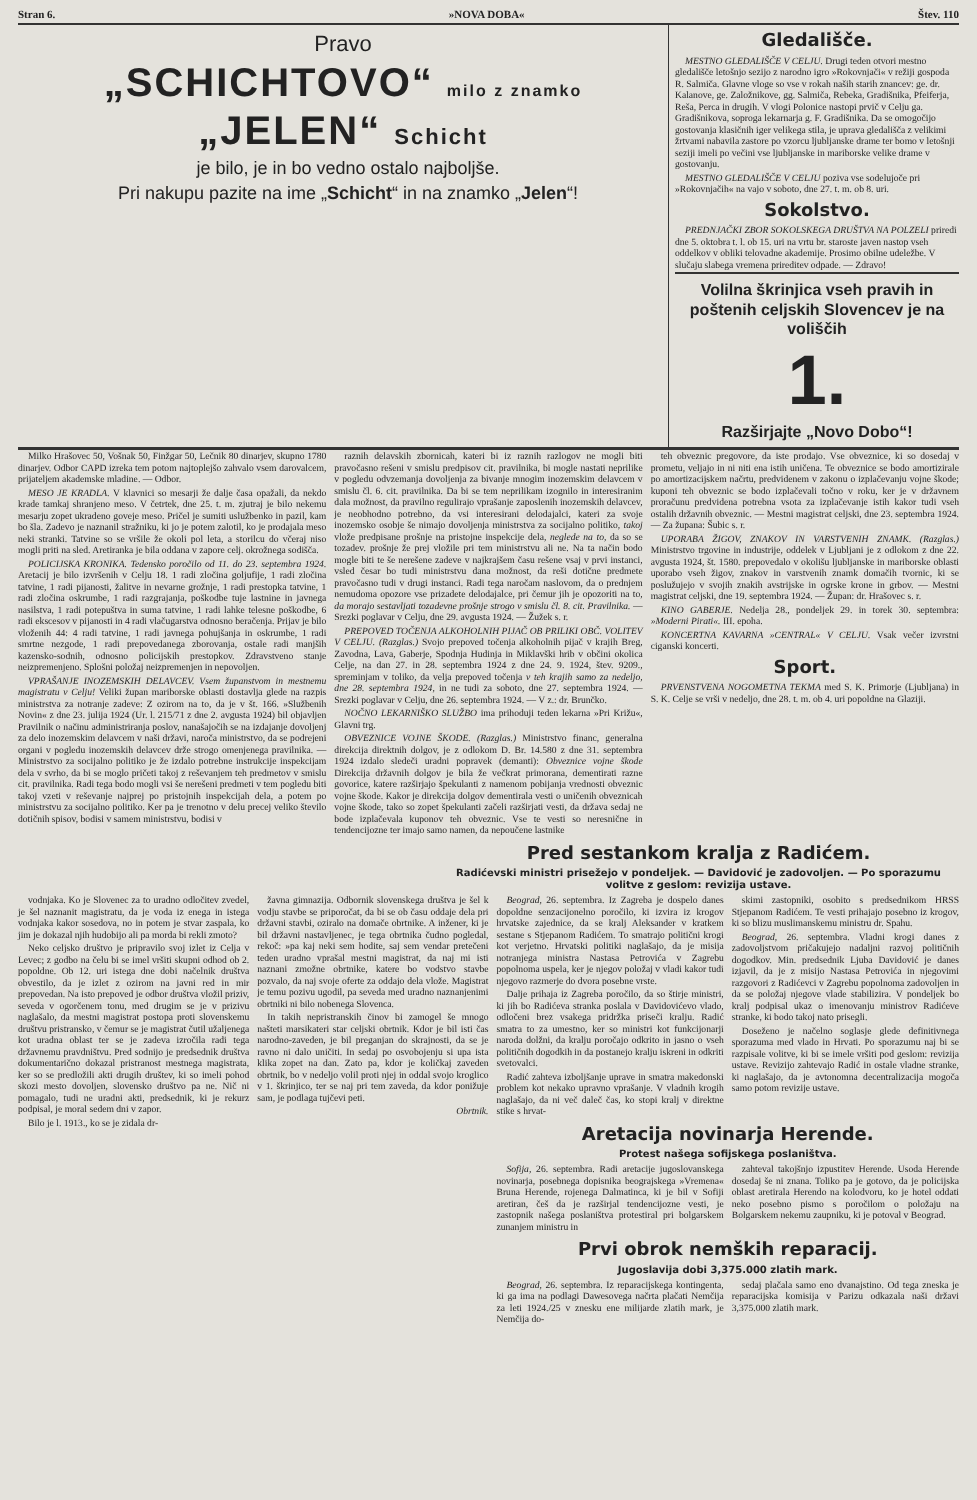Stran 6. »NOVA DOBA« Štev. 110
Pravo
„SCHICHTOVO“ milo z znamko „JELEN“ Schicht
je bilo, je in bo vedno ostalo najboljše.
Pri nakupu pazite na ime „Schicht“ in na znamko „Jelen“!
Gledališče.
MESTNO GLEDALIŠČE V CELJU. Drugi teden otvori mestno gledališče letošnjo sezijo z narodno igro »Rokovnjači« v režiji gospoda R. Salmiča. Glavne vloge so vse v rokah naših starih znancev: ge. dr. Kalanove, ge. Založnikove, gg. Salmiča, Rebeka, Gradišnika, Pfeiferja, Reša, Perca in drugih. V vlogi Polonice nastopi prvič v Celju ga. Gradišnikova, soproga lekarnarja g. F. Gradišnika. Da se omogočijo gostovanja klasičnih iger velikega stila, je uprava gledališča z velikimi žrtvami nabavila zastore po vzorcu ljubljanske drame ter bomo v letošnji seziji imeli po večini vse ljubljanske in mariborske velike drame v gostovanju.
MESTNO GLEDALIŠČE V CELJU poziva vse sodelujoče pri »Rokovnjačih« na vajo v soboto, dne 27. t. m. ob 8. uri.
Sokolstvo.
PREDNJAČKI ZBOR SOKOLSKEGA DRUŠTVA NA POLZELI priredi dne 5. oktobra t. l. ob 15. uri na vrtu br. staroste javen nastop vseh oddelkov v obliki telovadne akademije. Prosimo obilne udeležbe. V slučaju slabega vremena prireditev odpade. — Zdravo!
Volilna škrinjica vseh pravih in poštenih celjskih Slovencev je na voliščih
1.
Razširjajte „Novo Dobo“!
Milko Hrašovec 50, Vošnak 50, Finžgar 50, Lečnik 80 dinarjev, skupno 1780 dinarjev. Odbor CAPD izreka tem potom najtoplejšo zahvalo vsem darovalcem, prijateljem akademske mladine. — Odbor.
MESO JE KRADLA. V klavnici so mesarji že dalje časa opažali, da nekdo krade tamkaj shranjeno meso. V četrtek, dne 25. t. m. zjutraj je bilo nekemu mesarju zopet ukradeno goveje meso. Pričel je sumiti uslužbenko in pazil, kam bo šla. Zadevo je naznanil stražniku, ki jo je potem zalotil, ko je prodajala meso neki stranki. Tatvine so se vršile že okoli pol leta, a storilcu do včeraj niso mogli priti na sled. Aretiranka je bila oddana v zapore celj. okrožnega sodišča.
POLICIJSKA KRONIKA. Tedensko poročilo od 11. do 23. septembra 1924. Aretacij je bilo izvršenih v Celju 18. 1 radi zločina goljufije, 1 radi zločina tatvine, 1 radi pijanosti, žalitve in nevarne grožnje, 1 radi prestopka tatvine, 1 radi zločina oskrumbe, 1 radi razgrajanja, poškodbe tuje lastnine in javnega nasilstva, 1 radi potepuštva in suma tatvine, 1 radi lahke telesne poškodbe, 6 radi ekscesov v pijanosti in 4 radi vlačugarstva odnosno beračenja. Prijav je bilo vloženih 44: 4 radi tatvine, 1 radi javnega pohujšanja in oskrumbe, 1 radi smrtne nezgode, 1 radi prepovedanega zborovanja, ostale radi manjših kazensko-sodnih, odnosno policijskih prestopkov. Zdravstveno stanje neizpremenjeno. Splošni položaj neizpremenjen in nepovoljen.
VPRAŠANJE INOZEMSKIH DELAVCEV. Vsem županstvom in mestnemu magistratu v Celju! Veliki župan mariborske oblasti dostavlja glede na razpis ministrstva za notranje zadeve: Z ozirom na to, da je v št. 166. »Službenih Novin« z dne 23. julija 1924 (Ur. l. 215/71 z dne 2. avgusta 1924) bil objavljen Pravilnik o načinu administriranja poslov, nanašajočih se na izdajanje dovoljenj za delo inozemskim delavcem v naši državi, naroča ministrstvo, da se podrejeni organi v pogledu inozemskih delavcev drže strogo omenjenega pravilnika. — Ministrstvo za socijalno politiko je že izdalo potrebne instrukcije inspekcijam dela v svrho, da bi se moglo pričeti takoj z reševanjem teh predmetov v smislu cit. pravilnika. Radi tega bodo mogli vsi še nerešeni predmeti v tem pogledu biti takoj vzeti v reševanje najprej po pristojnih inspekcijah dela, a potem po ministrstvu za socijalno politiko. Ker pa je trenotno v delu precej veliko število dotičnih spisov, bodisi v samem ministrstvu, bodisi v
raznih delavskih zbornicah, kateri bi iz raznih razlogov ne mogli biti pravočasno rešeni v smislu predpisov cit. pravilnika, bi mogle nastati neprilike v pogledu odvzemanja dovoljenja za bivanje mnogim inozemskim delavcem v smislu čl. 6. cit. pravilnika. Da bi se tem neprilikam izognilo in interesiranim dala možnost, da pravilno regulirajo vprašanje zaposlenih inozemskih delavcev, je neobhodno potrebno, da vsi interesirani delodajalci, kateri za svoje inozemsko osobje še nimajo dovoljenja ministrstva za socijalno politiko, takoj vlože predpisane prošnje na pristojne inspekcije dela, neglede na to, da so se tozadev. prošnje že prej vložile pri tem ministrstvu ali ne. Na ta način bodo mogle biti te še nerešene zadeve v najkrajšem času rešene vsaj v prvi instanci, vsled česar bo tudi ministrstvu dana možnost, da reši dotične predmete pravočasno tudi v drugi instanci. Radi tega naročam naslovom, da o prednjem nemudoma opozore vse prizadete delodajalce, pri čemur jih je opozoriti na to, da morajo sestavljati tozadevne prošnje strogo v smislu čl. 8. cit. Pravilnika. — Srezki poglavar v Celju, dne 29. avgusta 1924. — Žužek s. r.
PREPOVED TOČENJA ALKOHOLNIH PIJAČ OB PRILIKI OBČ. VOLITEV V CELJU. (Razglas.) Svojo prepoved točenja alkoholnih pijač v krajih Breg, Zavodna, Lava, Gaberje, Spodnja Hudinja in Miklavški hrib v občini okolica Celje, na dan 27. in 28. septembra 1924 z dne 24. 9. 1924, štev. 9209., spreminjam v toliko, da velja prepoved točenja v teh krajih samo za nedeljo, dne 28. septembra 1924, in ne tudi za soboto, dne 27. septembra 1924. — Srezki poglavar v Celju, dne 26. septembra 1924. — V z.: dr. Brunčko.
NOČNO LEKARNIŠKO SLUŽBO ima prihoduji teden lekarna »Pri Križu«, Glavni trg.
OBVEZNICE VOJNE ŠKODE. (Razglas.) Ministrstvo financ, generalna direkcija direktnih dolgov, je z odlokom D. Br. 14.580 z dne 31. septembra 1924 izdalo sledeči uradni popravek (demanti): Obveznice vojne škode Direkcija državnih dolgov je bila že večkrat primorana, dementirati razne govorice, katere razširjajo špekulanti z namenom pobijanja vrednosti obveznic vojne škode. Kakor je direkcija dolgov dementirala vesti o uničenih obveznicah vojne škode, tako so zopet špekulanti začeli razširjati vesti, da država sedaj ne bode izplačevala kuponov teh obveznic. Vse te vesti so neresnične in tendencijozne ter imajo samo namen, da nepoučene lastnike
teh obveznic pregovore, da iste prodajo. Vse obveznice, ki so dosedaj v prometu, veljajo in ni niti ena istih uničena. Te obveznice se bodo amortizirale po amortizacijskem načrtu, predvidenem v zakonu o izplačevanju vojne škode; kuponi teh obveznic se bodo izplačevali točno v roku, ker je v državnem proračunu predvidena potrebna vsota za izplačevanje istih kakor tudi vseh ostalih državnih obveznic. — Mestni magistrat celjski, dne 23. septembra 1924. — Za župana: Šubic s. r.
UPORABA ŽIGOV, ZNAKOV IN VARSTVENIH ZNAMK. (Razglas.) Ministrstvo trgovine in industrije, oddelek v Ljubljani je z odlokom z dne 22. avgusta 1924, št. 1580. prepovedalo v okolišu ljubljanske in mariborske oblasti uporabo vseh žigov, znakov in varstvenih znamk domačih tvornic, ki se poslužujejo v svojih znakih avstrijske in ogrske krone in grbov. — Mestni magistrat celjski, dne 19. septembra 1924. — Župan: dr. Hrašovec s. r.
KINO GABERJE. Nedelja 28., pondeljek 29. in torek 30. septembra: »Moderni Pirati«. III. epoha.
KONCERTNA KAVARNA »CENTRAL« V CELJU. Vsak večer izvrstni ciganski koncerti.
Sport.
PRVENSTVENA NOGOMETNA TEKMA med S. K. Primorje (Ljubljana) in S. K. Celje se vrši v nedeljo, dne 28. t. m. ob 4. uri popoldne na Glaziji.
Pred sestankom kralja z Radićem.
Radićevski ministri prisežejo v pondeljek. — Davidović je zadovoljen. — Po sporazumu volitve z geslom: revizija ustave.
vodnjaka. Ko je Slovenec za to uradno odločitev zvedel, je šel naznanit magistratu, da je voda iz enega in istega vodnjaka kakor sosedova, no in potem je stvar zaspala, ko jim je dokazal njih hudobijo ali pa morda bi rekli zmoto?
Neko celjsko društvo je priprav­ilo svoj izlet iz Celja v Levec; z godbo na čelu bi se imel vršiti skupni odhod ob 2. popoldne. Ob 12. uri istega dne dobi načelnik društva obvestilo, da je izlet z ozirom na javni red in mir prepovedan. Na isto prepoved je odbor društva vložil priziv, seveda v ogorčenem tonu, med drugim se je v prizivu naglašalo, da mestni magistrat postopa proti slovenskemu društvu pristransko, v čemur se je magistrat čutil užaljenega kot uradna oblast ter se je zadeva izročila radi tega državnemu pravdništvu. Pred sodnijo je predsednik društva dokumentarično dokazal pristranost mestnega magistrata, ker so se predložili akti drugih društev, ki so imeli pohod skozi mesto dovoljen, slovensko društvo pa ne. Nič ni pomagalo, tudi ne uradni akti, predsednik, ki je rekurz podpisal, je moral sedem dni v zapor.
Bilo je l. 1913., ko se je zidala dr-
žavna gimnazija. Odbornik slovenskega društva je šel k vodju stavbe se priporočat, da bi se ob času oddaje dela pri državni stavbi, oziralo na domače obrtnike. A inžener, ki je bil državni nastavljenec, je tega obrtnika čudno pogledal, rekoč: »pa kaj neki sem hodite, saj sem vendar pretečeni teden uradno vprašal mestni magistrat, da naj mi isti naznani zmožne obrtnike, katere bo vodstvo stavbe pozvalo, da naj svoje oferte za oddajo dela vlože. Magistrat je temu pozivu ugodil, pa seveda med uradno naznanjenimi obrtniki ni bilo nobenega Slovenca.
In takih nepristranskih činov bi zamogel še mnogo našteti marsikateri star celjski obrtnik. Kdor je bil isti čas narodno-zaveden, je bil preganjan do skrajnosti, da se je ravno ni dalo uničiti. In sedaj po osvobojenju si upa ista klika zopet na dan. Zato pa, kdor je količkaj zaveden obrtnik, bo v nedeljo volil proti njej in oddal svojo kroglico v 1. škrinjico, ter se naj pri tem zaveda, da kdor ponižuje sam, je podlaga tujčevi peti.
Obrtnik.
Beograd, 26. septembra. Iz Zagreba je dospelo danes dopoldne senzacijonelno poročilo, ki izvira iz krogov hrvatske zajednice, da se kralj Aleksander v kratkem sestane s Stjepanom Radićem. To smatrajo politični krogi kot verjetno. Hrvatski politiki naglašajo, da je misija notranjega ministra Nastasa Petrovića v Zagrebu popolnoma uspela, ker je njegov položaj v vladi kakor tudi njegovo razmerje do dvora posebne vrste.
Dalje prihaja iz Zagreba poročilo, da so štirje ministri, ki jih bo Radićeva stranka poslala v Davidovićevo vlado, odločeni brez vsakega pridržka priseči kralju. Radić smatra to za umestno, ker so ministri kot funkcijonarji naroda dolžni, da kralju poročajo odkrito in jasno o vseh političnih dogodkih in da postanejo kralju iskreni in odkriti svetovalci.
Radić zahteva izboljšanje uprave in smatra makedonski problem kot nekako upravno vprašanje. V vladnih krogih naglašajo, da ni več daleč čas, ko stopi kralj v direktne stike s hrvat-
skimi zastopniki, osobito s predsednikom HRSS Stjepanom Radićem. Te vesti prihajajo posebno iz krogov, ki so blizu muslimanskemu ministru dr. Spahu.
Beograd, 26. septembra. Vladni krogi danes z zadovoljstvom pričakujejo nadaljni razvoj političnih dogodkov. Min. predsednik Ljuba Davidović je danes izjavil, da je z misijo Nastasa Petrovića in njegovimi razgovori z Radićevci v Zagrebu popolnoma zadovoljen in da se položaj njegove vlade stabilizira. V pondeljek bo kralj podpisal ukaz o imenovanju ministrov Radićeve stranke, ki bodo takoj nato prisegli.
Doseženo je načelno soglasje glede definitivnega sporazuma med vlado in Hrvati. Po sporazumu naj bi se razpisale volitve, ki bi se imele vršiti pod geslom: revizija ustave. Revizijo zahtevajo Radić in ostale vladne stranke, ki naglašajo, da je avtonomna decentralizacija mogoča samo potom revizije ustave.
Aretacija novinarja Herende.
Protest našega sofijskega poslaništva.
Sofija, 26. septembra. Radi aretacije jugoslovanskega novinarja, posebnega dopisnika beograjskega »Vremena« Bruna Herende, rojenega Dalmatinca, ki je bil v Sofiji aretiran, češ da je razširjal tendencijozne vesti, je zastopnik našega poslaništva protestiral pri bolgarskem zunanjem ministru in
zahteval takojšnjo izpustitev Herende. Usoda Herende dosedaj še ni znana. Toliko pa je gotovo, da je policijska oblast aretirala Herendo na kolodvoru, ko je hotel oddati neko posebno pismo s poročilom o položaju na Bolgarskem nekemu zaupniku, ki je potoval v Beograd.
Prvi obrok nemških reparacij.
Jugoslavija dobi 3,375.000 zlatih mark.
Beograd, 26. septembra. Iz reparacijskega kontingenta, ki ga ima na podlagi Dawesovega načrta plačati Nemčija za leti 1924./25 v znesku ene milijarde zlatih mark, je Nemčija do-
sedaj plačala samo eno dvanajstino. Od tega zneska je reparacijska komisija v Parizu odkazala naši državi 3,375.000 zlatih mark.